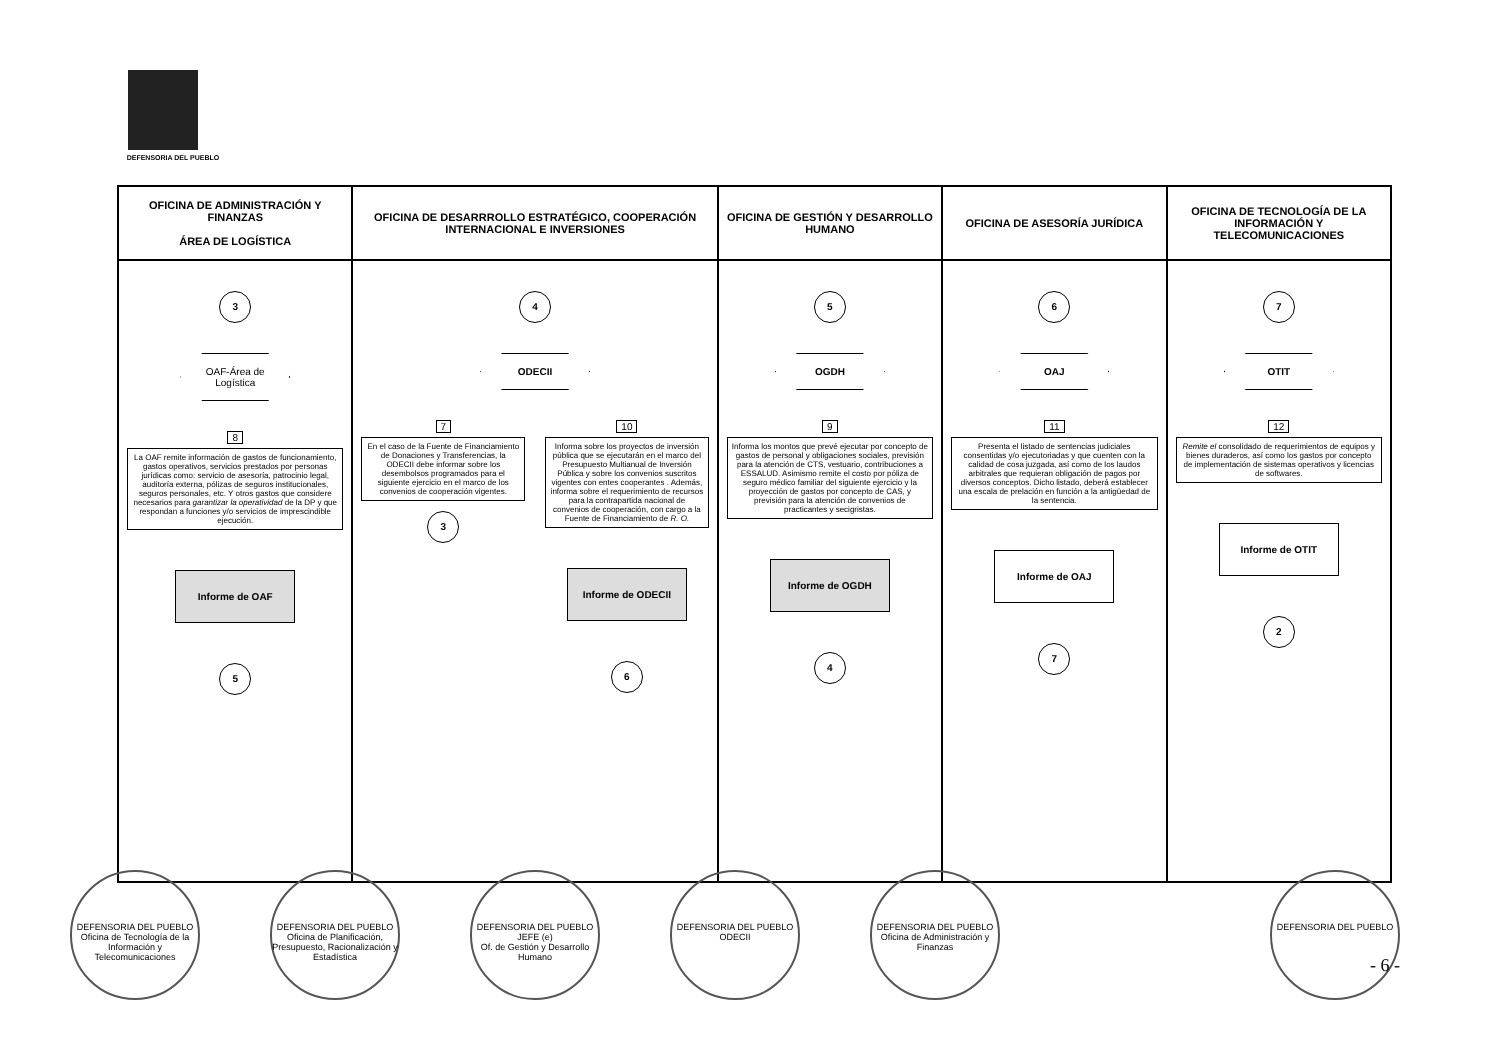DEFENSORIA DEL PUEBLO
| OFICINA DE ADMINISTRACIÓN Y FINANZAS ÁREA DE LOGÍSTICA | OFICINA DE DESARRROLLO ESTRATÉGICO, COOPERACIÓN INTERNACIONAL E INVERSIONES | OFICINA DE GESTIÓN Y DESARROLLO HUMANO | OFICINA DE ASESORÍA JURÍDICA | OFICINA DE TECNOLOGÍA DE LA INFORMACIÓN Y TELECOMUNICACIONES |
| --- | --- | --- | --- | --- |
| 3 OAF-Área de Logística 8 La OAF remite información de gastos de funcionamiento, gastos operativos, servicios prestados por personas jurídicas como: servicio de asesoría, patrocinio legal, auditoría externa, pólizas de seguros institucionales, seguros personales, etc. Y otros gastos que considere necesarios para garantizar la operatividad de la DP y que respondan a funciones y/o servicios de imprescindible ejecución. Informe de OAF 5 | 4 ODECII 7 En el caso de la Fuente de Financiamiento de Donaciones y Transferencias, la ODECII debe informar sobre los desembolsos programados para el siguiente ejercicio en el marco de los convenios de cooperación vigentes. 3 10 Informa sobre los proyectos de inversión pública que se ejecutarán en el marco del Presupuesto Multianual de Inversión Pública y sobre los convenios suscritos vigentes con entes cooperantes . Además, informa sobre el requerimiento de recursos para la contrapartida nacional de convenios de cooperación, con cargo a la Fuente de Financiamiento de R. O. Informe de ODECII 6 | 5 OGDH 9 Informa los montos que prevé ejecutar por concepto de gastos de personal y obligaciones sociales, previsión para la atención de CTS, vestuario, contribuciones a ESSALUD. Asimismo remite el costo por póliza de seguro médico familiar del siguiente ejercicio y la proyección de gastos por concepto de CAS, y previsión para la atención de convenios de practicantes y secigristas. Informe de OGDH 4 | 6 OAJ 11 Presenta el listado de sentencias judiciales consentidas y/o ejecutoriadas y que cuenten con la calidad de cosa juzgada, así como de los laudos arbitrales que requieran obligación de pagos por diversos conceptos. Dicho listado, deberá establecer una escala de prelación en función a la antigüedad de la sentencia. Informe de OAJ 7 | 7 OTIT 12 Remite el consolidado de requerimientos de equipos y bienes duraderos, así como los gastos por concepto de implementación de sistemas operativos y licencias de softwares. Informe de OTIT 2 |
DEFENSORIA DEL PUEBLO
Oficina de Tecnología de la Información y Telecomunicaciones
DEFENSORIA DEL PUEBLO
Oficina de Planificación, Presupuesto, Racionalización y Estadística
DEFENSORIA DEL PUEBLO
JEFE (e)
Of. de Gestión y Desarrollo Humano
DEFENSORIA DEL PUEBLO
ODECII
DEFENSORIA DEL PUEBLO
Oficina de Administración y Finanzas
DEFENSORIA DEL PUEBLO
- 6 -